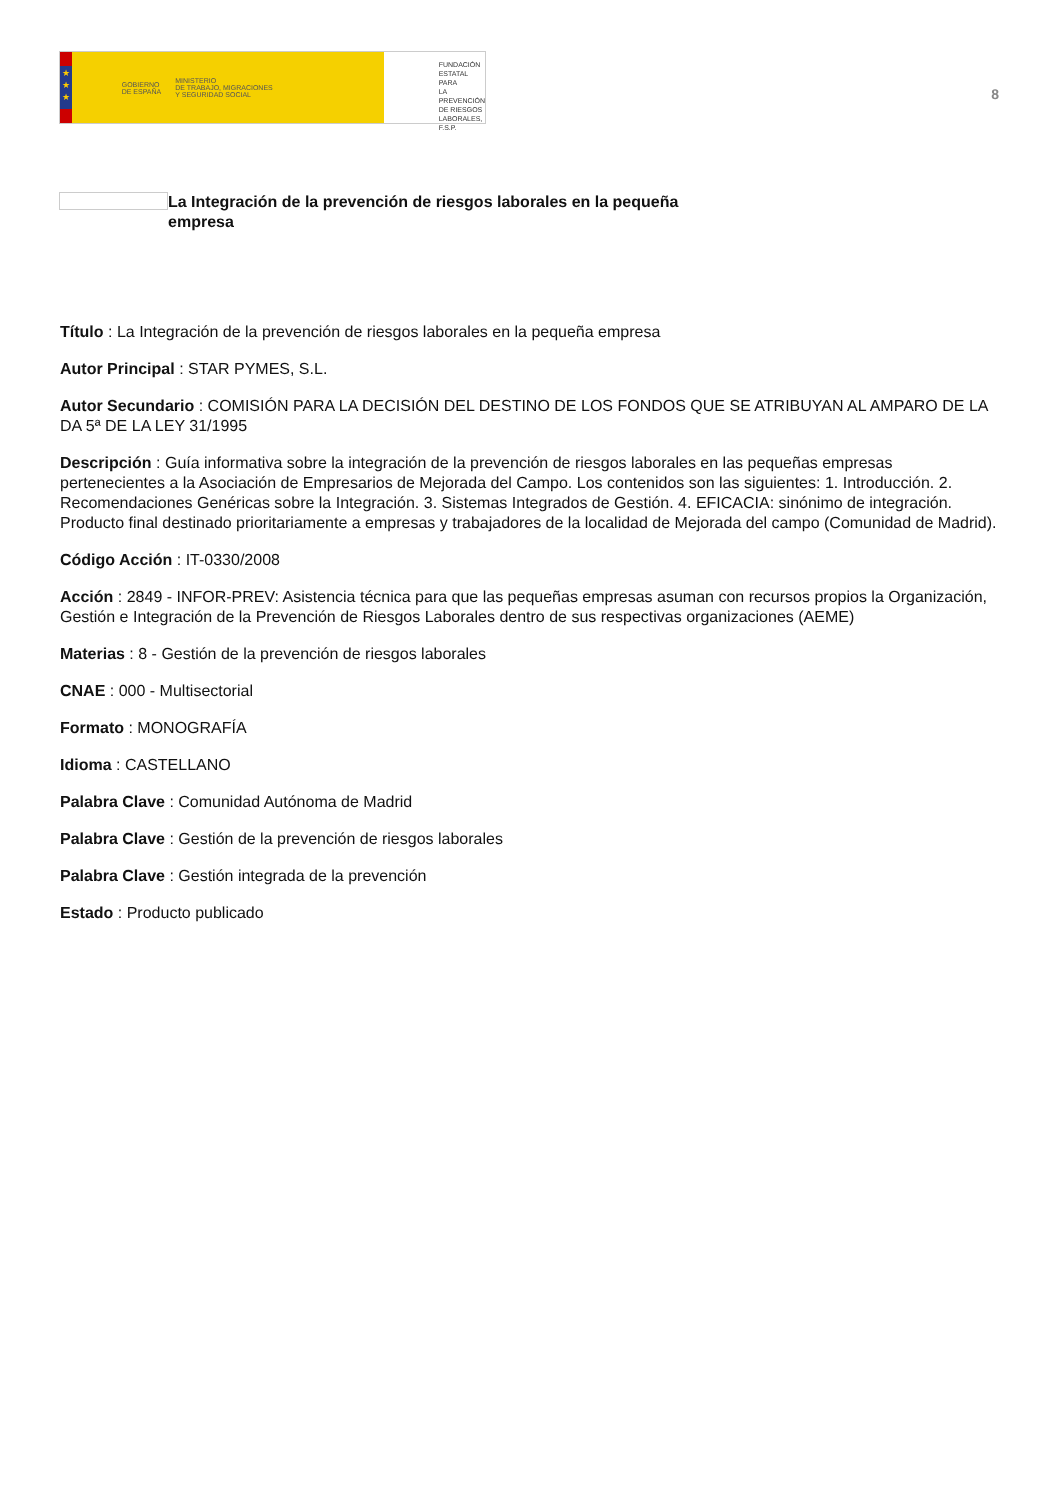★
★
★
GOBIERNO
DE ESPAÑA MINISTERIO
DE TRABAJO, MIGRACIONES
Y SEGURIDAD SOCIAL
FUNDACIÓN
ESTATAL PARA
LA PREVENCIÓN
DE RIESGOS
LABORALES, F.S.P.
8
La Integración de la prevención de riesgos laborales en la pequeña empresa
Título : La Integración de la prevención de riesgos laborales en la pequeña empresa
Autor Principal : STAR PYMES, S.L.
Autor Secundario : COMISIÓN PARA LA DECISIÓN DEL DESTINO DE LOS FONDOS QUE SE ATRIBUYAN AL AMPARO DE LA DA 5ª DE LA LEY 31/1995
Descripción : Guía informativa sobre la integración de la prevención de riesgos laborales en las pequeñas empresas pertenecientes a la Asociación de Empresarios de Mejorada del Campo. Los contenidos son las siguientes: 1. Introducción. 2. Recomendaciones Genéricas sobre la Integración. 3. Sistemas Integrados de Gestión. 4. EFICACIA: sinónimo de integración. Producto final destinado prioritariamente a empresas y trabajadores de la localidad de Mejorada del campo (Comunidad de Madrid).
Código Acción : IT-0330/2008
Acción : 2849 - INFOR-PREV: Asistencia técnica para que las pequeñas empresas asuman con recursos propios la Organización, Gestión e Integración de la Prevención de Riesgos Laborales dentro de sus respectivas organizaciones (AEME)
Materias : 8 - Gestión de la prevención de riesgos laborales
CNAE : 000 - Multisectorial
Formato : MONOGRAFÍA
Idioma : CASTELLANO
Palabra Clave : Comunidad Autónoma de Madrid
Palabra Clave : Gestión de la prevención de riesgos laborales
Palabra Clave : Gestión integrada de la prevención
Estado : Producto publicado